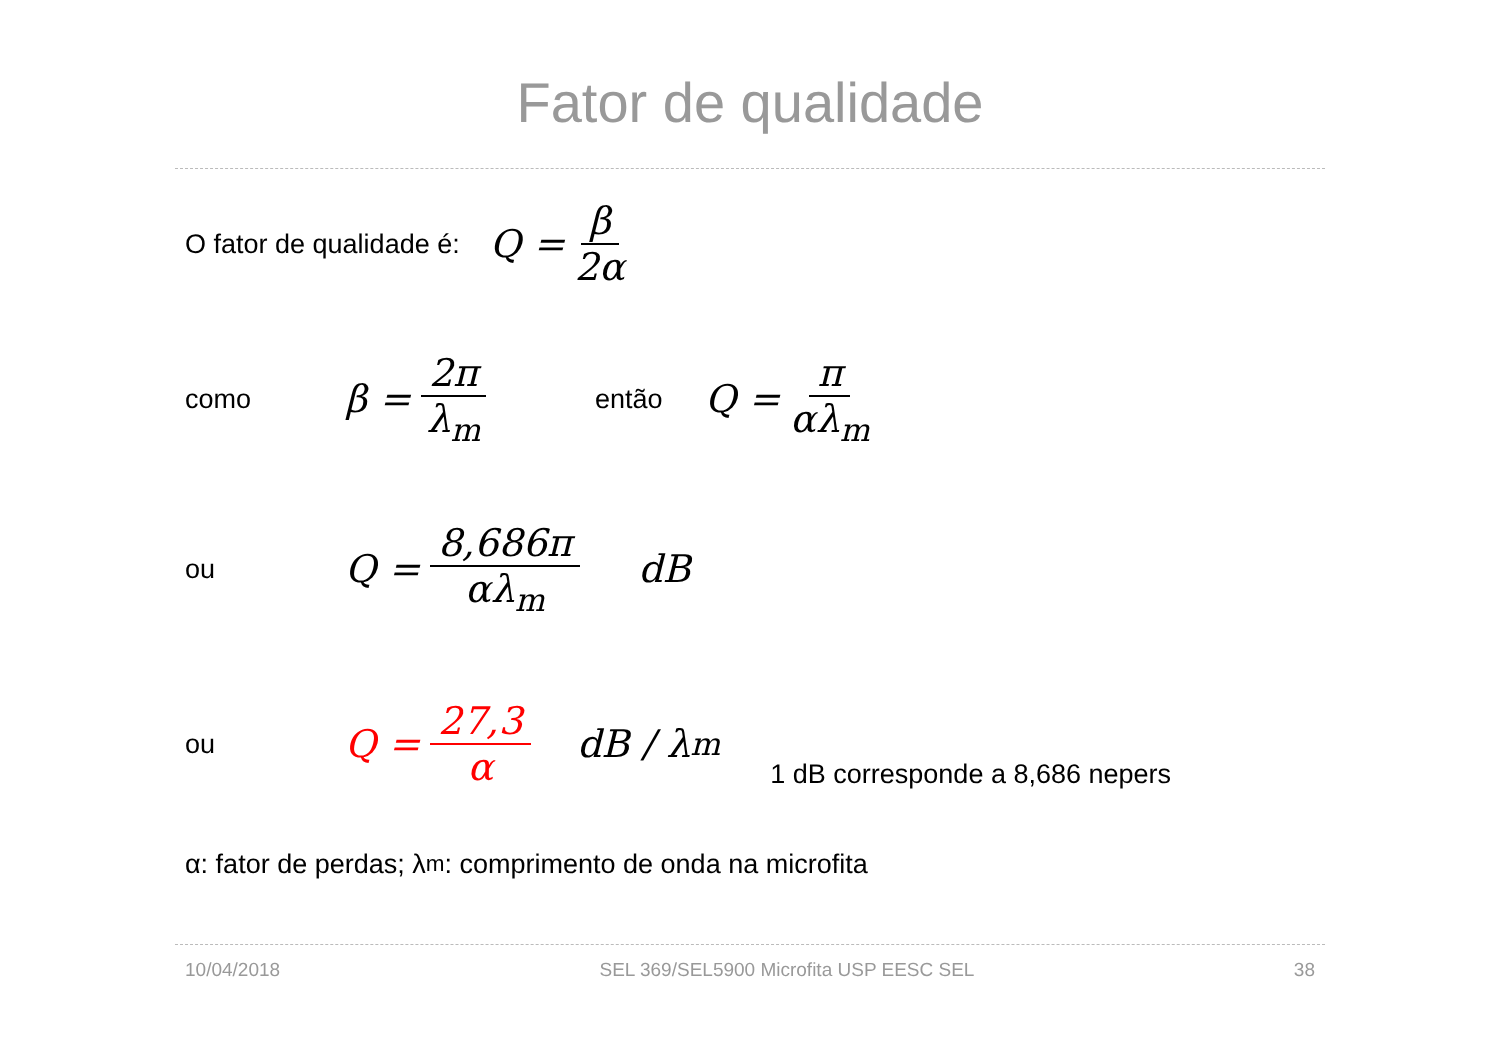Fator de qualidade
O fator de qualidade é: Q = β 2α
como β = 2π λ<sub>m</sub> então Q = π αλ<sub>m</sub>
ou Q = 8,686π αλ<sub>m</sub> dB
ou Q = 27,3 α dB / λ<sub>m</sub> 1 dB corresponde a 8,686 nepers
α: fator de perdas; λ<sub>m</sub>: comprimento de onda na microfita
10/04/2018 SEL 369/SEL5900 Microfita USP EESC SEL 38